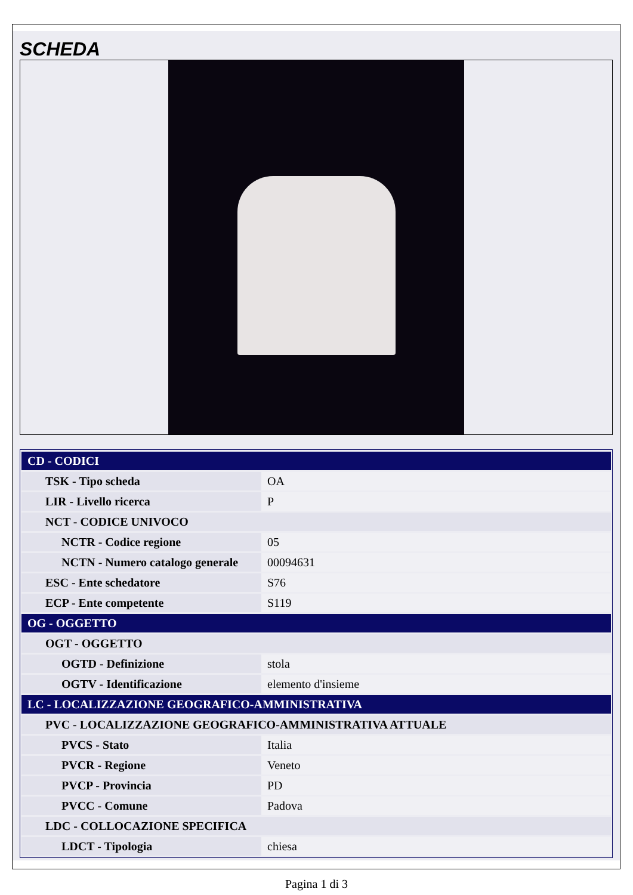SCHEDA
| CD - CODICI | |
| TSK - Tipo scheda | OA |
| LIR - Livello ricerca | P |
| NCT - CODICE UNIVOCO | |
| NCTR - Codice regione | 05 |
| NCTN - Numero catalogo generale | 00094631 |
| ESC - Ente schedatore | S76 |
| ECP - Ente competente | S119 |
| OG - OGGETTO | |
| OGT - OGGETTO | |
| OGTD - Definizione | stola |
| OGTV - Identificazione | elemento d'insieme |
| LC - LOCALIZZAZIONE GEOGRAFICO-AMMINISTRATIVA | |
| PVC - LOCALIZZAZIONE GEOGRAFICO-AMMINISTRATIVA ATTUALE | |
| PVCS - Stato | Italia |
| PVCR - Regione | Veneto |
| PVCP - Provincia | PD |
| PVCC - Comune | Padova |
| LDC - COLLOCAZIONE SPECIFICA | |
| LDCT - Tipologia | chiesa |
Pagina 1 di 3